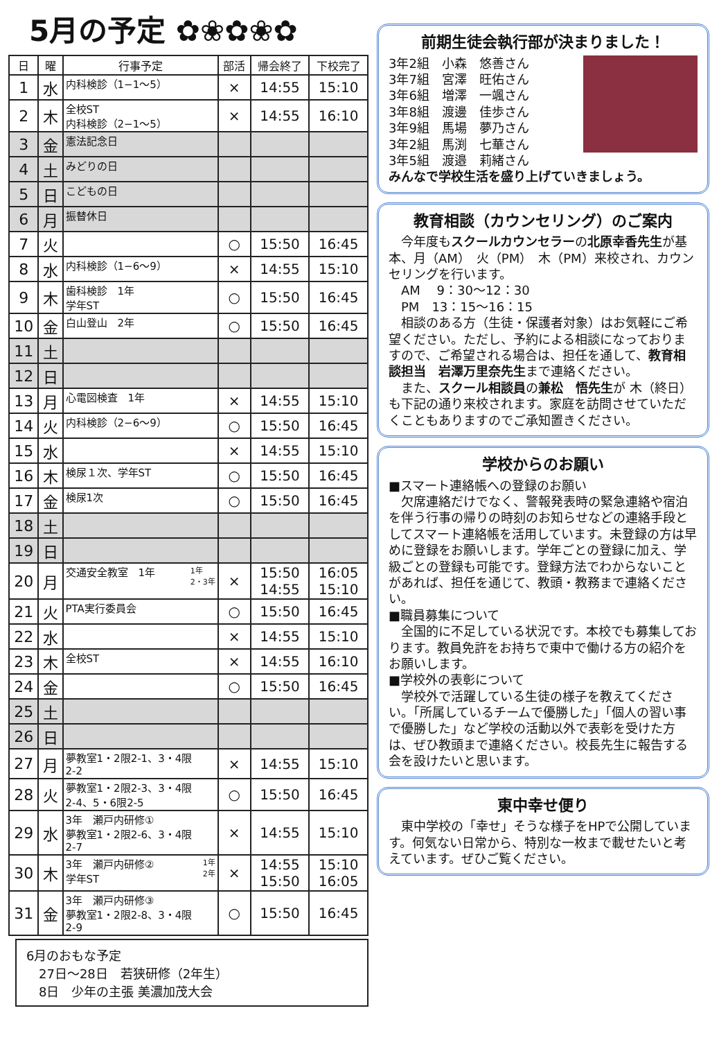5月の予定 ✿❀✿❀✿
| 日 | 曜 | 行事予定 | 部活 | 帰会終了 | 下校完了 |
| --- | --- | --- | --- | --- | --- |
| 1 | 水 | 内科検診（1−1〜5） | × | 14:55 | 15:10 |
| 2 | 木 | 全校ST 内科検診（2−1〜5） | × | 14:55 | 16:10 |
| 3 | 金 | 憲法記念日 | | | |
| 4 | 土 | みどりの日 | | | |
| 5 | 日 | こどもの日 | | | |
| 6 | 月 | 振替休日 | | | |
| 7 | 火 | | ○ | 15:50 | 16:45 |
| 8 | 水 | 内科検診（1−6〜9） | × | 14:55 | 15:10 |
| 9 | 木 | 歯科検診 1年 学年ST | ○ | 15:50 | 16:45 |
| 10 | 金 | 白山登山 2年 | ○ | 15:50 | 16:45 |
| 11 | 土 | | | | |
| 12 | 日 | | | | |
| 13 | 月 | 心電図検査 1年 | × | 14:55 | 15:10 |
| 14 | 火 | 内科検診（2−6〜9） | ○ | 15:50 | 16:45 |
| 15 | 水 | | × | 14:55 | 15:10 |
| 16 | 木 | 検尿１次、学年ST | ○ | 15:50 | 16:45 |
| 17 | 金 | 検尿1次 | ○ | 15:50 | 16:45 |
| 18 | 土 | | | | |
| 19 | 日 | | | | |
| 20 | 月 | 交通安全教室 1年 1年 2・3年 | × | 15:50 14:55 | 16:05 15:10 |
| 21 | 火 | PTA実行委員会 | ○ | 15:50 | 16:45 |
| 22 | 水 | | × | 14:55 | 15:10 |
| 23 | 木 | 全校ST | × | 14:55 | 16:10 |
| 24 | 金 | | ○ | 15:50 | 16:45 |
| 25 | 土 | | | | |
| 26 | 日 | | | | |
| 27 | 月 | 夢教室1・2限2-1、3・4限 2-2 | × | 14:55 | 15:10 |
| 28 | 火 | 夢教室1・2限2-3、3・4限 2-4、5・6限2-5 | ○ | 15:50 | 16:45 |
| 29 | 水 | 3年 瀬戸内研修① 夢教室1・2限2-6、3・4限 2-7 | × | 14:55 | 15:10 |
| 30 | 木 | 3年 瀬戸内研修② 1年 2年 学年ST | × | 14:55 15:50 | 15:10 16:05 |
| 31 | 金 | 3年 瀬戸内研修③ 夢教室1・2限2-8、3・4限 2-9 | ○ | 15:50 | 16:45 |
6月のおもな予定
　27日〜28日　若狭研修（2年生）
　8日　少年の主張 美濃加茂大会
前期生徒会執行部が決まりました！
3年2組　小森　悠善さん
3年7組　宮澤　旺佑さん
3年6組　増澤　一颯さん
3年8組　渡邊　佳歩さん
3年9組　馬場　夢乃さん
3年2組　馬渕　七華さん
3年5組　渡邉　莉緒さん
みんなで学校生活を盛り上げていきましょう。
教育相談（カウンセリング）のご案内
　今年度もスクールカウンセラーの北原幸香先生が基本、月（AM）　火（PM）　木（PM）来校され、カウンセリングを行います。
　AM　 9：30〜12：30
　PM　13：15〜16：15
　相談のある方（生徒・保護者対象）はお気軽にご希望ください。ただし、予約による相談になっておりますので、ご希望される場合は、担任を通して、教育相談担当　岩澤万里奈先生まで連絡ください。
　また、スクール相談員の兼松　悟先生が 木（終日）も下記の通り来校されます。家庭を訪問させていただくこともありますのでご承知置きください。
学校からのお願い
■スマート連絡帳への登録のお願い
　欠席連絡だけでなく、警報発表時の緊急連絡や宿泊を伴う行事の帰りの時刻のお知らせなどの連絡手段としてスマート連絡帳を活用しています。未登録の方は早めに登録をお願いします。学年ごとの登録に加え、学級ごとの登録も可能です。登録方法でわからないことがあれば、担任を通じて、教頭・教務まで連絡ください。
■職員募集について
　全国的に不足している状況です。本校でも募集しております。教員免許をお持ちで東中で働ける方の紹介をお願いします。
■学校外の表彰について
　学校外で活躍している生徒の様子を教えてください。「所属しているチームで優勝した」「個人の習い事で優勝した」など学校の活動以外で表彰を受けた方は、ぜひ教頭まで連絡ください。校長先生に報告する会を設けたいと思います。
東中幸せ便り
　東中学校の「幸せ」そうな様子をHPで公開しています。何気ない日常から、特別な一枚まで載せたいと考えています。ぜひご覧ください。